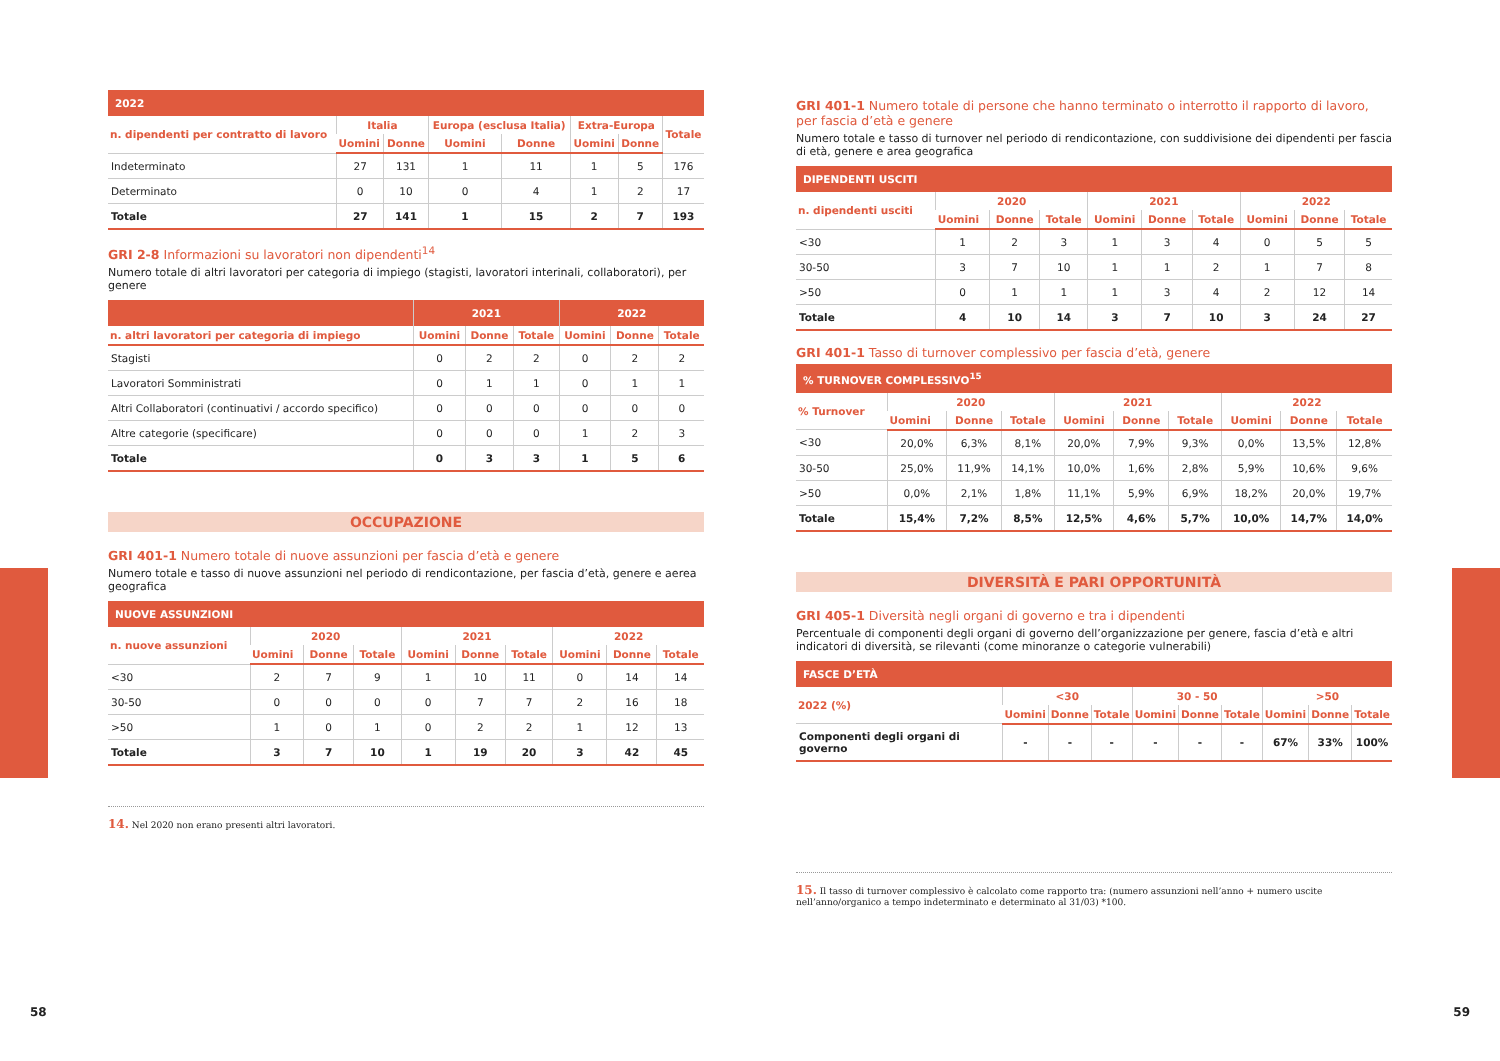| 2022 | | | | | | | |
| --- | --- | --- | --- | --- | --- | --- | --- |
| n. dipendenti per contratto di lavoro | Italia | | Europa (esclusa Italia) | | Extra-Europa | | Totale |
| | Uomini | Donne | Uomini | Donne | Uomini | Donne | |
| Indeterminato | 27 | 131 | 1 | 11 | 1 | 5 | 176 |
| Determinato | 0 | 10 | 0 | 4 | 1 | 2 | 17 |
| Totale | 27 | 141 | 1 | 15 | 2 | 7 | 193 |
GRI 2-8 Informazioni su lavoratori non dipendenti<sup>14</sup>
Numero totale di altri lavoratori per categoria di impiego (stagisti, lavoratori interinali, collaboratori), per genere
| | 2021 | | | 2022 | | |
| --- | --- | --- | --- | --- | --- | --- |
| n. altri lavoratori per categoria di impiego | Uomini | Donne | Totale | Uomini | Donne | Totale |
| Stagisti | 0 | 2 | 2 | 0 | 2 | 2 |
| Lavoratori Somministrati | 0 | 1 | 1 | 0 | 1 | 1 |
| Altri Collaboratori (continuativi / accordo specifico) | 0 | 0 | 0 | 0 | 0 | 0 |
| Altre categorie (specificare) | 0 | 0 | 0 | 1 | 2 | 3 |
| Totale | 0 | 3 | 3 | 1 | 5 | 6 |
OCCUPAZIONE
GRI 401-1 Numero totale di nuove assunzioni per fascia d’età e genere
Numero totale e tasso di nuove assunzioni nel periodo di rendicontazione, per fascia d’età, genere e aerea geografica
| NUOVE ASSUNZIONI | | | | | | | | | |
| --- | --- | --- | --- | --- | --- | --- | --- | --- | --- |
| n. nuove assunzioni | 2020 | | | 2021 | | | 2022 | | |
| | Uomini | Donne | Totale | Uomini | Donne | Totale | Uomini | Donne | Totale |
| <30 | 2 | 7 | 9 | 1 | 10 | 11 | 0 | 14 | 14 |
| 30-50 | 0 | 0 | 0 | 0 | 7 | 7 | 2 | 16 | 18 |
| >50 | 1 | 0 | 1 | 0 | 2 | 2 | 1 | 12 | 13 |
| Totale | 3 | 7 | 10 | 1 | 19 | 20 | 3 | 42 | 45 |
14. Nel 2020 non erano presenti altri lavoratori.
GRI 401-1 Numero totale di persone che hanno terminato o interrotto il rapporto di lavoro, per fascia d’età e genere
Numero totale e tasso di turnover nel periodo di rendicontazione, con suddivisione dei dipendenti per fascia di età, genere e area geografica
| DIPENDENTI USCITI | | | | | | | | | |
| --- | --- | --- | --- | --- | --- | --- | --- | --- | --- |
| n. dipendenti usciti | 2020 | | | 2021 | | | 2022 | | |
| | Uomini | Donne | Totale | Uomini | Donne | Totale | Uomini | Donne | Totale |
| <30 | 1 | 2 | 3 | 1 | 3 | 4 | 0 | 5 | 5 |
| 30-50 | 3 | 7 | 10 | 1 | 1 | 2 | 1 | 7 | 8 |
| >50 | 0 | 1 | 1 | 1 | 3 | 4 | 2 | 12 | 14 |
| Totale | 4 | 10 | 14 | 3 | 7 | 10 | 3 | 24 | 27 |
GRI 401-1 Tasso di turnover complessivo per fascia d’età, genere
| % TURNOVER COMPLESSIVO<sup>15</sup> | | | | | | | | | |
| --- | --- | --- | --- | --- | --- | --- | --- | --- | --- |
| % Turnover | 2020 | | | 2021 | | | 2022 | | |
| | Uomini | Donne | Totale | Uomini | Donne | Totale | Uomini | Donne | Totale |
| <30 | 20,0% | 6,3% | 8,1% | 20,0% | 7,9% | 9,3% | 0,0% | 13,5% | 12,8% |
| 30-50 | 25,0% | 11,9% | 14,1% | 10,0% | 1,6% | 2,8% | 5,9% | 10,6% | 9,6% |
| >50 | 0,0% | 2,1% | 1,8% | 11,1% | 5,9% | 6,9% | 18,2% | 20,0% | 19,7% |
| Totale | 15,4% | 7,2% | 8,5% | 12,5% | 4,6% | 5,7% | 10,0% | 14,7% | 14,0% |
DIVERSITÀ E PARI OPPORTUNITÀ
GRI 405-1 Diversità negli organi di governo e tra i dipendenti
Percentuale di componenti degli organi di governo dell’organizzazione per genere, fascia d’età e altri indicatori di diversità, se rilevanti (come minoranze o categorie vulnerabili)
| FASCE D’ETÀ | | | | | | | | | |
| --- | --- | --- | --- | --- | --- | --- | --- | --- | --- |
| 2022 (%) | <30 | | | 30 - 50 | | | >50 | | |
| | Uomini | Donne | Totale | Uomini | Donne | Totale | Uomini | Donne | Totale |
| Componenti degli organi di governo | - | - | - | - | - | - | 67% | 33% | 100% |
15. Il tasso di turnover complessivo è calcolato come rapporto tra: (numero assunzioni nell’anno + numero uscite nell’anno/organico a tempo indeterminato e determinato al 31/03) *100.
58 59